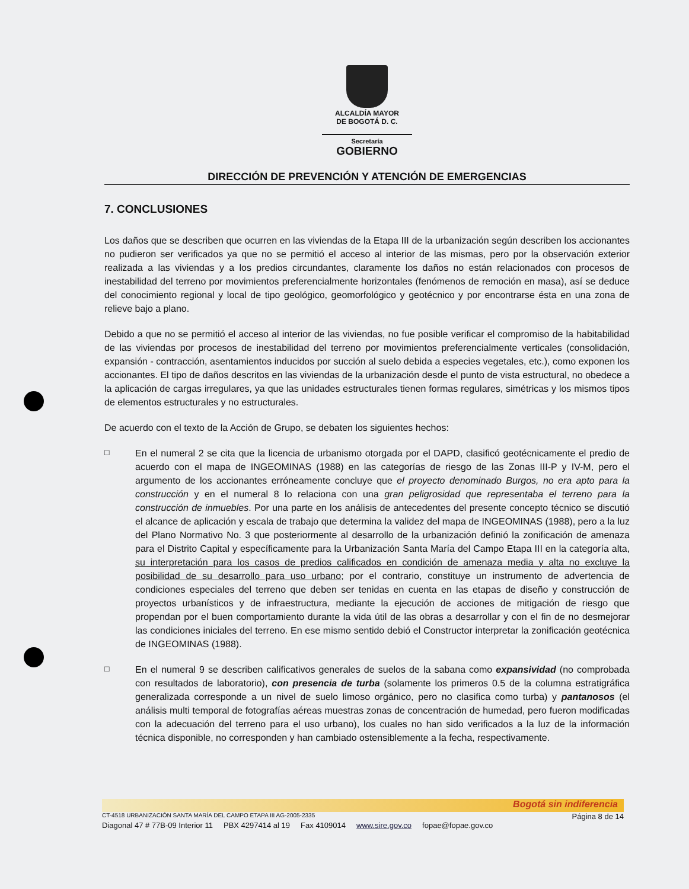ALCALDÍA MAYOR
DE BOGOTÁ D. C.
Secretaría
GOBIERNO
DIRECCIÓN DE PREVENCIÓN Y ATENCIÓN DE EMERGENCIAS
7. CONCLUSIONES
Los daños que se describen que ocurren en las viviendas de la Etapa III de la urbanización según describen los accionantes no pudieron ser verificados ya que no se permitió el acceso al interior de las mismas, pero por la observación exterior realizada a las viviendas y a los predios circundantes, claramente los daños no están relacionados con procesos de inestabilidad del terreno por movimientos preferencialmente horizontales (fenómenos de remoción en masa), así se deduce del conocimiento regional y local de tipo geológico, geomorfológico y geotécnico y por encontrarse ésta en una zona de relieve bajo a plano.
Debido a que no se permitió el acceso al interior de las viviendas, no fue posible verificar el compromiso de la habitabilidad de las viviendas por procesos de inestabilidad del terreno por movimientos preferencialmente verticales (consolidación, expansión - contracción, asentamientos inducidos por succión al suelo debida a especies vegetales, etc.), como exponen los accionantes. El tipo de daños descritos en las viviendas de la urbanización desde el punto de vista estructural, no obedece a la aplicación de cargas irregulares, ya que las unidades estructurales tienen formas regulares, simétricas y los mismos tipos de elementos estructurales y no estructurales.
De acuerdo con el texto de la Acción de Grupo, se debaten los siguientes hechos:
□
En el numeral 2 se cita que la licencia de urbanismo otorgada por el DAPD, clasificó geotécnicamente el predio de acuerdo con el mapa de INGEOMINAS (1988) en las categorías de riesgo de las Zonas III-P y IV-M, pero el argumento de los accionantes erróneamente concluye que el proyecto denominado Burgos, no era apto para la construcción y en el numeral 8 lo relaciona con una gran peligrosidad que representaba el terreno para la construcción de inmuebles. Por una parte en los análisis de antecedentes del presente concepto técnico se discutió el alcance de aplicación y escala de trabajo que determina la validez del mapa de INGEOMINAS (1988), pero a la luz del Plano Normativo No. 3 que posteriormente al desarrollo de la urbanización definió la zonificación de amenaza para el Distrito Capital y específicamente para la Urbanización Santa María del Campo Etapa III en la categoría alta, su interpretación para los casos de predios calificados en condición de amenaza media y alta no excluye la posibilidad de su desarrollo para uso urbano; por el contrario, constituye un instrumento de advertencia de condiciones especiales del terreno que deben ser tenidas en cuenta en las etapas de diseño y construcción de proyectos urbanísticos y de infraestructura, mediante la ejecución de acciones de mitigación de riesgo que propendan por el buen comportamiento durante la vida útil de las obras a desarrollar y con el fin de no desmejorar las condiciones iniciales del terreno. En ese mismo sentido debió el Constructor interpretar la zonificación geotécnica de INGEOMINAS (1988).
□
En el numeral 9 se describen calificativos generales de suelos de la sabana como expansividad (no comprobada con resultados de laboratorio), con presencia de turba (solamente los primeros 0.5 de la columna estratigráfica generalizada corresponde a un nivel de suelo limoso orgánico, pero no clasifica como turba) y pantanosos (el análisis multi temporal de fotografías aéreas muestras zonas de concentración de humedad, pero fueron modificadas con la adecuación del terreno para el uso urbano), los cuales no han sido verificados a la luz de la información técnica disponible, no corresponden y han cambiado ostensiblemente a la fecha, respectivamente.
Bogotá sin indiferencia
CT-4518 URBANIZACIÓN SANTA MARÍA DEL CAMPO ETAPA III AG-2005-2335 Página 8 de 14
Diagonal 47 # 77B-09 Interior 11 PBX 4297414 al 19 Fax 4109014 www.sire.gov.co fopae@fopae.gov.co